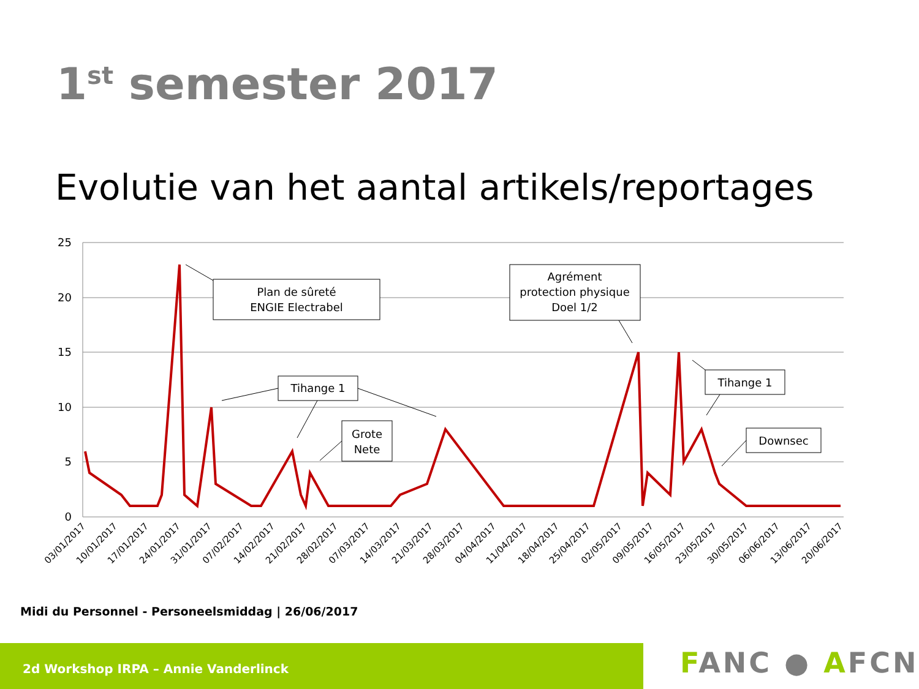1<sup>st</sup> semester 2017
Evolutie van het aantal artikels/reportages
25
20
15
10
5
0
03/01/2017
10/01/2017
17/01/2017
24/01/2017
31/01/2017
07/02/2017
14/02/2017
21/02/2017
28/02/2017
07/03/2017
14/03/2017
21/03/2017
28/03/2017
04/04/2017
11/04/2017
18/04/2017
25/04/2017
02/05/2017
09/05/2017
16/05/2017
23/05/2017
30/05/2017
06/06/2017
13/06/2017
20/06/2017
Plan de sûreté
ENGIE Electrabel
Agrément
protection physique
Doel 1/2
Tihange 1
Grote
Nete
Tihange 1
Downsec
Midi du Personnel - Personeelsmiddag | 26/06/2017
2d Workshop IRPA – Annie Vanderlinck FANC ● AFCN